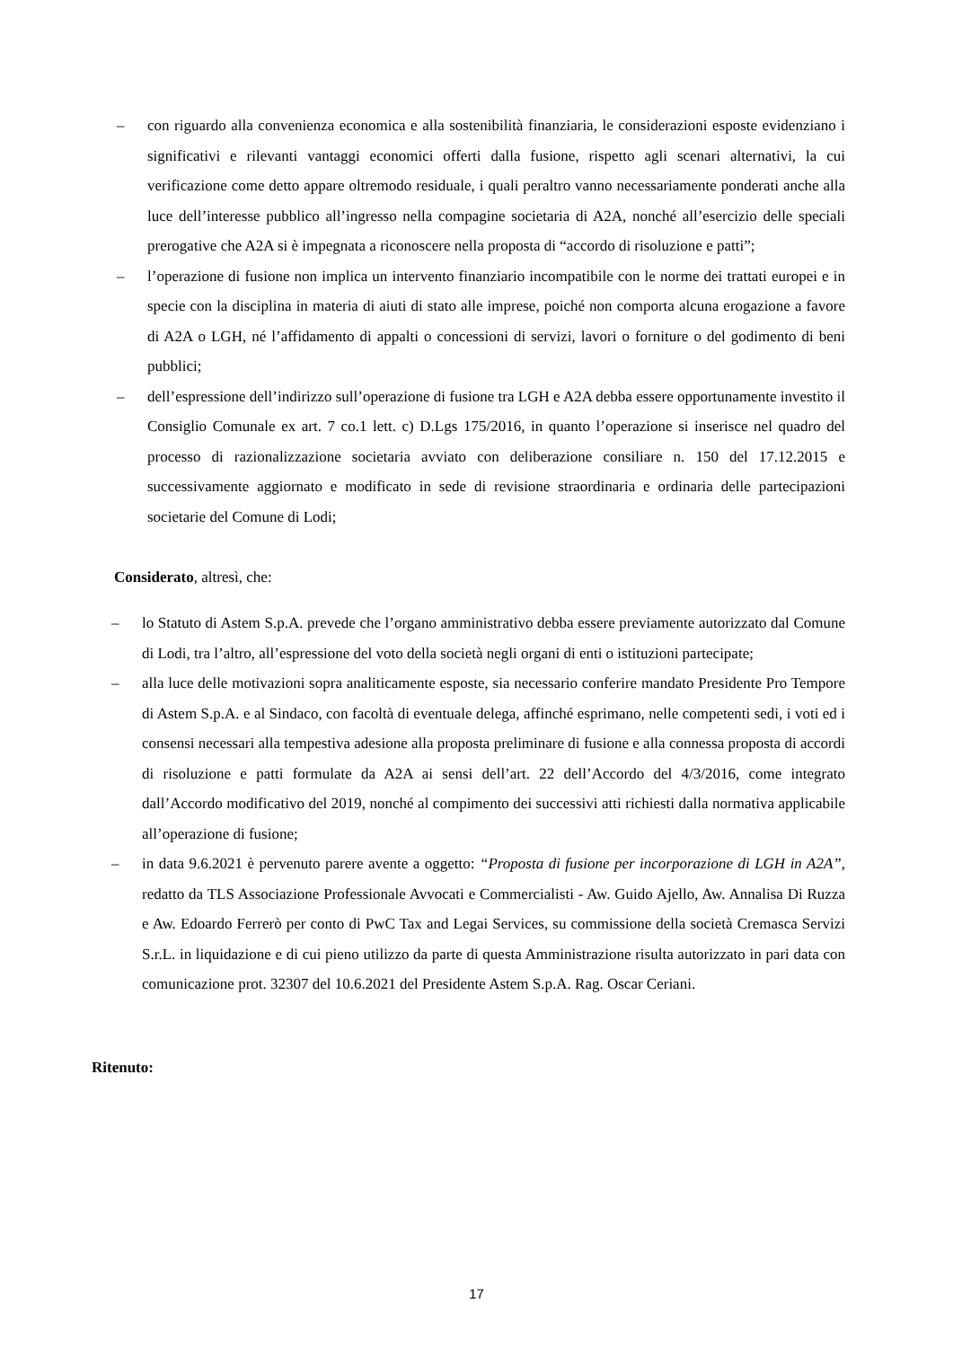– con riguardo alla convenienza economica e alla sostenibilità finanziaria, le considerazioni esposte evidenziano i significativi e rilevanti vantaggi economici offerti dalla fusione, rispetto agli scenari alternativi, la cui verificazione come detto appare oltremodo residuale, i quali peraltro vanno necessariamente ponderati anche alla luce dell’interesse pubblico all’ingresso nella compagine societaria di A2A, nonché all’esercizio delle speciali prerogative che A2A si è impegnata a riconoscere nella proposta di “accordo di risoluzione e patti”;
– l’operazione di fusione non implica un intervento finanziario incompatibile con le norme dei trattati europei e in specie con la disciplina in materia di aiuti di stato alle imprese, poiché non comporta alcuna erogazione a favore di A2A o LGH, né l’affidamento di appalti o concessioni di servizi, lavori o forniture o del godimento di beni pubblici;
– dell’espressione dell’indirizzo sull’operazione di fusione tra LGH e A2A debba essere opportunamente investito il Consiglio Comunale ex art. 7 co.1 lett. c) D.Lgs 175/2016, in quanto l’operazione si inserisce nel quadro del processo di razionalizzazione societaria avviato con deliberazione consiliare n. 150 del 17.12.2015 e successivamente aggiornato e modificato in sede di revisione straordinaria e ordinaria delle partecipazioni societarie del Comune di Lodi;
Considerato, altresì, che:
– lo Statuto di Astem S.p.A. prevede che l’organo amministrativo debba essere previamente autorizzato dal Comune di Lodi, tra l’altro, all’espressione del voto della società negli organi di enti o istituzioni partecipate;
– alla luce delle motivazioni sopra analiticamente esposte, sia necessario conferire mandato Presidente Pro Tempore di Astem S.p.A. e al Sindaco, con facoltà di eventuale delega, affinché esprimano, nelle competenti sedi, i voti ed i consensi necessari alla tempestiva adesione alla proposta preliminare di fusione e alla connessa proposta di accordi di risoluzione e patti formulate da A2A ai sensi dell’art. 22 dell’Accordo del 4/3/2016, come integrato dall’Accordo modificativo del 2019, nonché al compimento dei successivi atti richiesti dalla normativa applicabile all’operazione di fusione;
– in data 9.6.2021 è pervenuto parere avente a oggetto: “Proposta di fusione per incorporazione di LGH in A2A”, redatto da TLS Associazione Professionale Avvocati e Commercialisti - Aw. Guido Ajello, Aw. Annalisa Di Ruzza e Aw. Edoardo Ferrerò per conto di PwC Tax and Legai Services, su commissione della società Cremasca Servizi S.r.L. in liquidazione e di cui pieno utilizzo da parte di questa Amministrazione risulta autorizzato in pari data con comunicazione prot. 32307 del 10.6.2021 del Presidente Astem S.p.A. Rag. Oscar Ceriani.
Ritenuto:
17